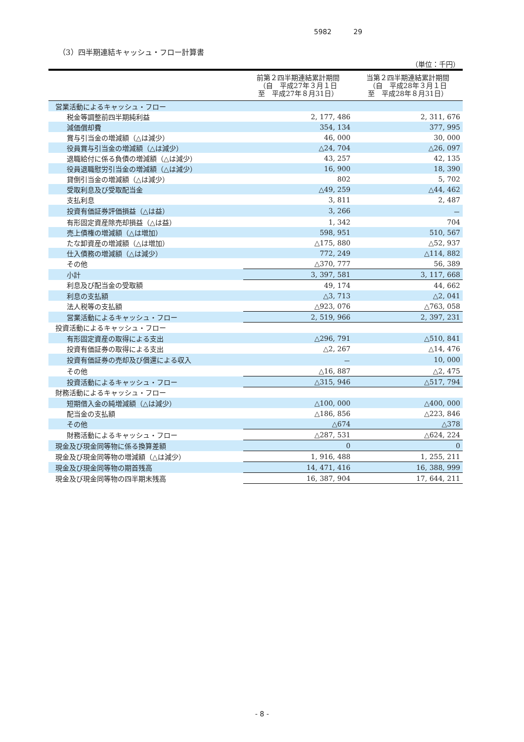5982 29
（3）四半期連結キャッシュ・フロー計算書
（単位：千円）
| | 前第２四半期連結累計期間 （自 平成27年３月１日 至 平成27年８月31日） | 当第２四半期連結累計期間 （自 平成28年３月１日 至 平成28年８月31日） |
| --- | --- | --- |
| 営業活動によるキャッシュ・フロー | | |
| 税金等調整前四半期純利益 | 2, 177, 486 | 2, 311, 676 |
| 減価償却費 | 354, 134 | 377, 995 |
| 賞与引当金の増減額（△は減少） | 46, 000 | 30, 000 |
| 役員賞与引当金の増減額（△は減少） | △24, 704 | △26, 097 |
| 退職給付に係る負債の増減額（△は減少） | 43, 257 | 42, 135 |
| 役員退職慰労引当金の増減額（△は減少） | 16, 900 | 18, 390 |
| 貸倒引当金の増減額（△は減少） | 802 | 5, 702 |
| 受取利息及び受取配当金 | △49, 259 | △44, 462 |
| 支払利息 | 3, 811 | 2, 487 |
| 投資有価証券評価損益（△は益） | 3, 266 | － |
| 有形固定資産除売却損益（△は益） | 1, 342 | 704 |
| 売上債権の増減額（△は増加） | 598, 951 | 510, 567 |
| たな卸資産の増減額（△は増加） | △175, 880 | △52, 937 |
| 仕入債務の増減額（△は減少） | 772, 249 | △114, 882 |
| その他 | △370, 777 | 56, 389 |
| 小計 | 3, 397, 581 | 3, 117, 668 |
| 利息及び配当金の受取額 | 49, 174 | 44, 662 |
| 利息の支払額 | △3, 713 | △2, 041 |
| 法人税等の支払額 | △923, 076 | △763, 058 |
| 営業活動によるキャッシュ・フロー | 2, 519, 966 | 2, 397, 231 |
| 投資活動によるキャッシュ・フロー | | |
| 有形固定資産の取得による支出 | △296, 791 | △510, 841 |
| 投資有価証券の取得による支出 | △2, 267 | △14, 476 |
| 投資有価証券の売却及び償還による収入 | － | 10, 000 |
| その他 | △16, 887 | △2, 475 |
| 投資活動によるキャッシュ・フロー | △315, 946 | △517, 794 |
| 財務活動によるキャッシュ・フロー | | |
| 短期借入金の純増減額（△は減少） | △100, 000 | △400, 000 |
| 配当金の支払額 | △186, 856 | △223, 846 |
| その他 | △674 | △378 |
| 財務活動によるキャッシュ・フロー | △287, 531 | △624, 224 |
| 現金及び現金同等物に係る換算差額 | 0 | 0 |
| 現金及び現金同等物の増減額（△は減少） | 1, 916, 488 | 1, 255, 211 |
| 現金及び現金同等物の期首残高 | 14, 471, 416 | 16, 388, 999 |
| 現金及び現金同等物の四半期末残高 | 16, 387, 904 | 17, 644, 211 |
- 8 -